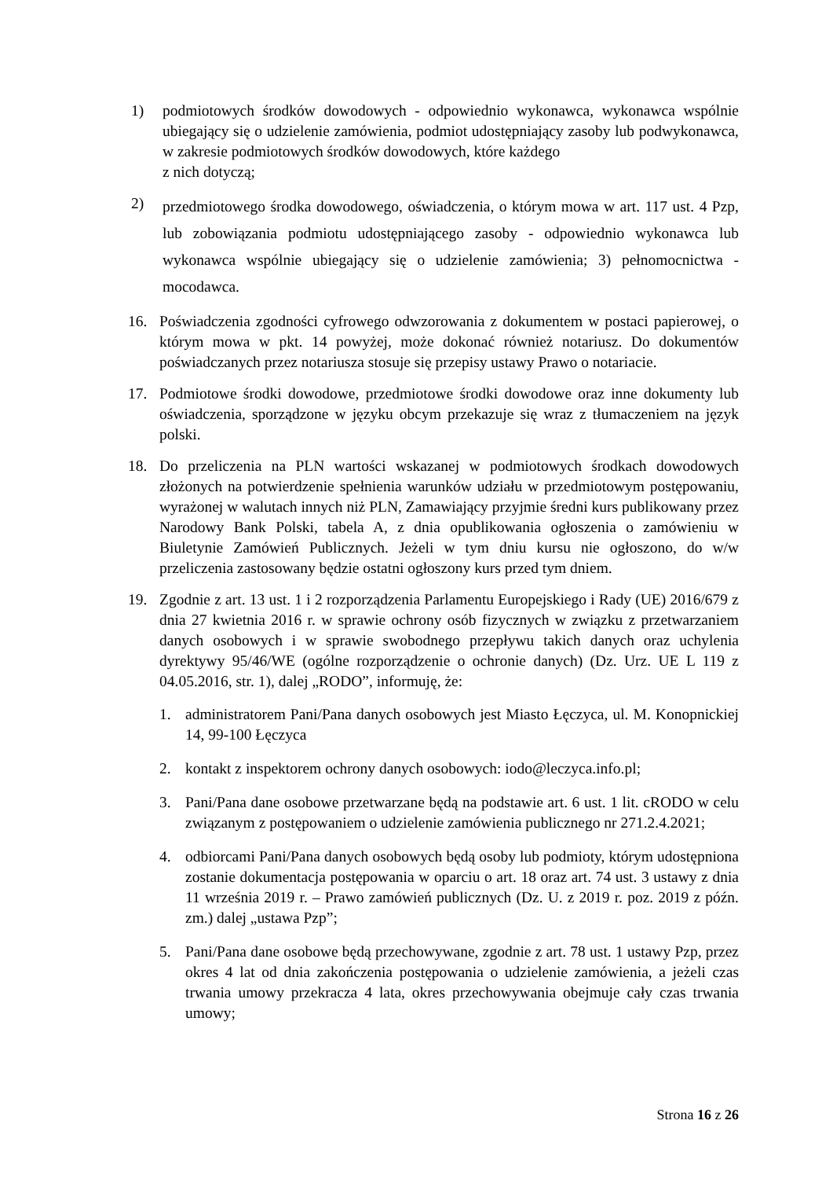1) podmiotowych środków dowodowych - odpowiednio wykonawca, wykonawca wspólnie ubiegający się o udzielenie zamówienia, podmiot udostępniający zasoby lub podwykonawca, w zakresie podmiotowych środków dowodowych, które każdego
z nich dotyczą;
2)
przedmiotowego środka dowodowego, oświadczenia, o którym mowa w art. 117 ust. 4 Pzp, lub zobowiązania podmiotu udostępniającego zasoby - odpowiednio wykonawca lub wykonawca wspólnie ubiegający się o udzielenie zamówienia; 3) pełnomocnictwa - mocodawca.
16. Poświadczenia zgodności cyfrowego odwzorowania z dokumentem w postaci papierowej, o którym mowa w pkt. 14 powyżej, może dokonać również notariusz. Do dokumentów poświadczanych przez notariusza stosuje się przepisy ustawy Prawo o notariacie.
17. Podmiotowe środki dowodowe, przedmiotowe środki dowodowe oraz inne dokumenty lub oświadczenia, sporządzone w języku obcym przekazuje się wraz z tłumaczeniem na język polski.
18. Do przeliczenia na PLN wartości wskazanej w podmiotowych środkach dowodowych złożonych na potwierdzenie spełnienia warunków udziału w przedmiotowym postępowaniu, wyrażonej w walutach innych niż PLN, Zamawiający przyjmie średni kurs publikowany przez Narodowy Bank Polski, tabela A, z dnia opublikowania ogłoszenia o zamówieniu w Biuletynie Zamówień Publicznych. Jeżeli w tym dniu kursu nie ogłoszono, do w/w przeliczenia zastosowany będzie ostatni ogłoszony kurs przed tym dniem.
19. Zgodnie z art. 13 ust. 1 i 2 rozporządzenia Parlamentu Europejskiego i Rady (UE) 2016/679 z dnia 27 kwietnia 2016 r. w sprawie ochrony osób fizycznych w związku z przetwarzaniem danych osobowych i w sprawie swobodnego przepływu takich danych oraz uchylenia dyrektywy 95/46/WE (ogólne rozporządzenie o ochronie danych) (Dz. Urz. UE L 119 z 04.05.2016, str. 1), dalej „RODO”, informuję, że:
1. administratorem Pani/Pana danych osobowych jest Miasto Łęczyca, ul. M. Konopnickiej 14, 99-100 Łęczyca
2. kontakt z inspektorem ochrony danych osobowych: iodo@leczyca.info.pl;
3. Pani/Pana dane osobowe przetwarzane będą na podstawie art. 6 ust. 1 lit. cRODO w celu związanym z postępowaniem o udzielenie zamówienia publicznego nr 271.2.4.2021;
4. odbiorcami Pani/Pana danych osobowych będą osoby lub podmioty, którym udostępniona zostanie dokumentacja postępowania w oparciu o art. 18 oraz art. 74 ust. 3 ustawy z dnia 11 września 2019 r. – Prawo zamówień publicznych (Dz. U. z 2019 r. poz. 2019 z późn. zm.) dalej „ustawa Pzp”;
5. Pani/Pana dane osobowe będą przechowywane, zgodnie z art. 78 ust. 1 ustawy Pzp, przez okres 4 lat od dnia zakończenia postępowania o udzielenie zamówienia, a jeżeli czas trwania umowy przekracza 4 lata, okres przechowywania obejmuje cały czas trwania umowy;
Strona 16 z 26